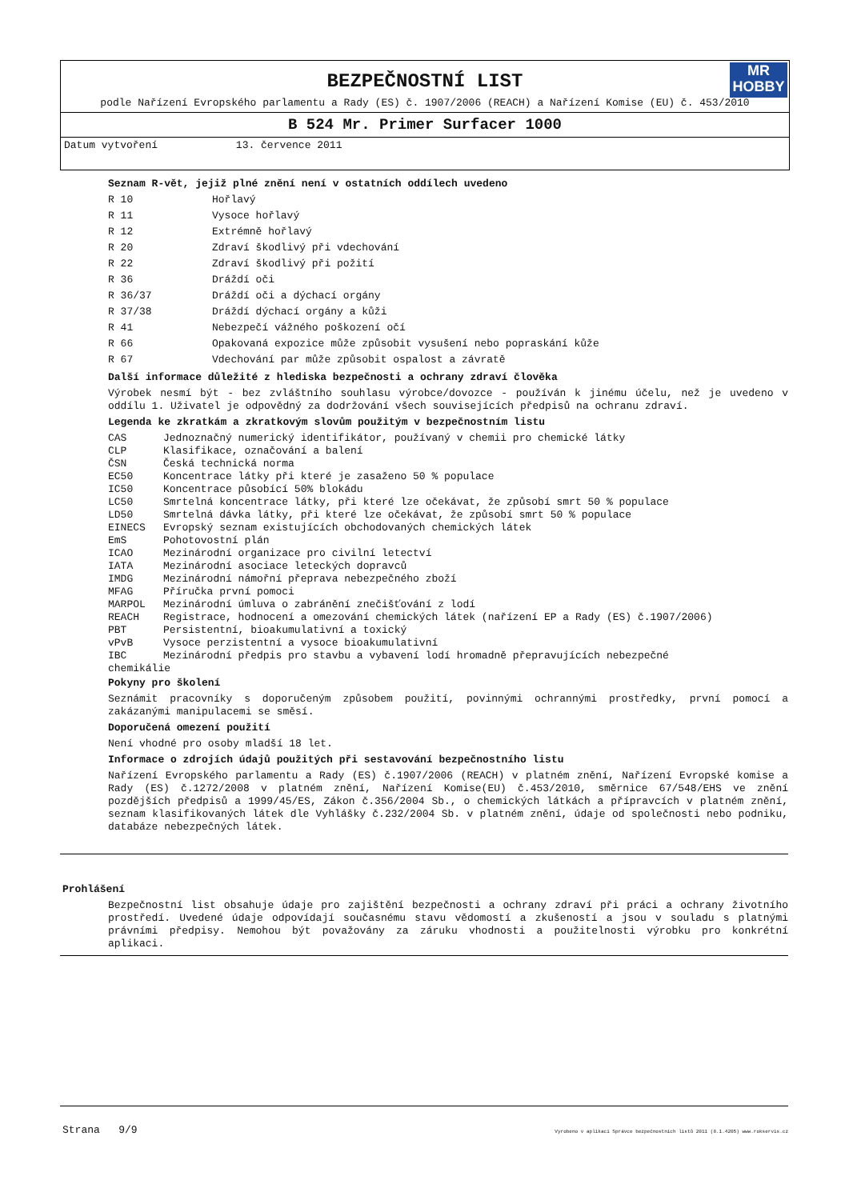MR
HOBBY
BEZPEČNOSTNÍ LIST
podle Nařízení Evropského parlamentu a Rady (ES) č. 1907/2006 (REACH) a Nařízení Komise (EU) č. 453/2010
B 524 Mr. Primer Surfacer 1000
Datum vytvoření 13. července 2011
Seznam R-vět, jejiž plné znění není v ostatních oddílech uvedeno
| R 10 | Hořlavý |
| R 11 | Vysoce hořlavý |
| R 12 | Extrémně hořlavý |
| R 20 | Zdraví škodlivý při vdechování |
| R 22 | Zdraví škodlivý při požití |
| R 36 | Dráždí oči |
| R 36/37 | Dráždí oči a dýchací orgány |
| R 37/38 | Dráždí dýchací orgány a kůži |
| R 41 | Nebezpečí vážného poškození očí |
| R 66 | Opakovaná expozice může způsobit vysušení nebo popraskání kůže |
| R 67 | Vdechování par může způsobit ospalost a závratě |
Další informace důležité z hlediska bezpečnosti a ochrany zdraví člověka
Výrobek nesmí být - bez zvláštního souhlasu výrobce/dovozce - používán k jinému účelu, než je uvedeno v oddílu 1. Uživatel je odpovědný za dodržování všech souvisejících předpisů na ochranu zdraví.
Legenda ke zkratkám a zkratkovým slovům použitým v bezpečnostním listu
| CAS | Jednoznačný numerický identifikátor, používaný v chemii pro chemické látky |
| CLP | Klasifikace, označování a balení |
| ČSN | Česká technická norma |
| EC50 | Koncentrace látky při které je zasaženo 50 % populace |
| IC50 | Koncentrace působící 50% blokádu |
| LC50 | Smrtelná koncentrace látky, při které lze očekávat, že způsobí smrt 50 % populace |
| LD50 | Smrtelná dávka látky, při které lze očekávat, že způsobí smrt 50 % populace |
| EINECS | Evropský seznam existujících obchodovaných chemických látek |
| EmS | Pohotovostní plán |
| ICAO | Mezinárodní organizace pro civilní letectví |
| IATA | Mezinárodní asociace leteckých dopravců |
| IMDG | Mezinárodní námořní přeprava nebezpečného zboží |
| MFAG | Příručka první pomoci |
| MARPOL | Mezinárodní úmluva o zabránění znečišťování z lodí |
| REACH | Registrace, hodnocení a omezování chemických látek (nařízení EP a Rady (ES) č.1907/2006) |
| PBT | Persistentní, bioakumulativní a toxický |
| vPvB | Vysoce perzistentní a vysoce bioakumulativní |
| IBC | Mezinárodní předpis pro stavbu a vybavení lodí hromadně přepravujících nebezpečné |
| chemikálie | |
Pokyny pro školení
Seznámit pracovníky s doporučeným způsobem použití, povinnými ochrannými prostředky, první pomocí a zakázanými manipulacemi se směsí.
Doporučená omezení použití
Není vhodné pro osoby mladší 18 let.
Informace o zdrojích údajů použitých při sestavování bezpečnostního listu
Nařízení Evropského parlamentu a Rady (ES) č.1907/2006 (REACH) v platném znění, Nařízení Evropské komise a Rady (ES) č.1272/2008 v platném znění, Nařízení Komise(EU) č.453/2010, směrnice 67/548/EHS ve znění pozdějších předpisů a 1999/45/ES, Zákon č.356/2004 Sb., o chemických látkách a přípravcích v platném znění, seznam klasifikovaných látek dle Vyhlášky č.232/2004 Sb. v platném znění, údaje od společnosti nebo podniku, databáze nebezpečných látek.
Prohlášení
Bezpečnostní list obsahuje údaje pro zajištění bezpečnosti a ochrany zdraví při práci a ochrany životního prostředí. Uvedené údaje odpovídají současnému stavu vědomostí a zkušeností a jsou v souladu s platnými právními předpisy. Nemohou být považovány za záruku vhodnosti a použitelnosti výrobku pro konkrétní aplikaci.
Strana 9/9 Vyrobeno v aplikaci Správce bezpečnostních listů 2011 (8.1.4205) www.rokservis.cz